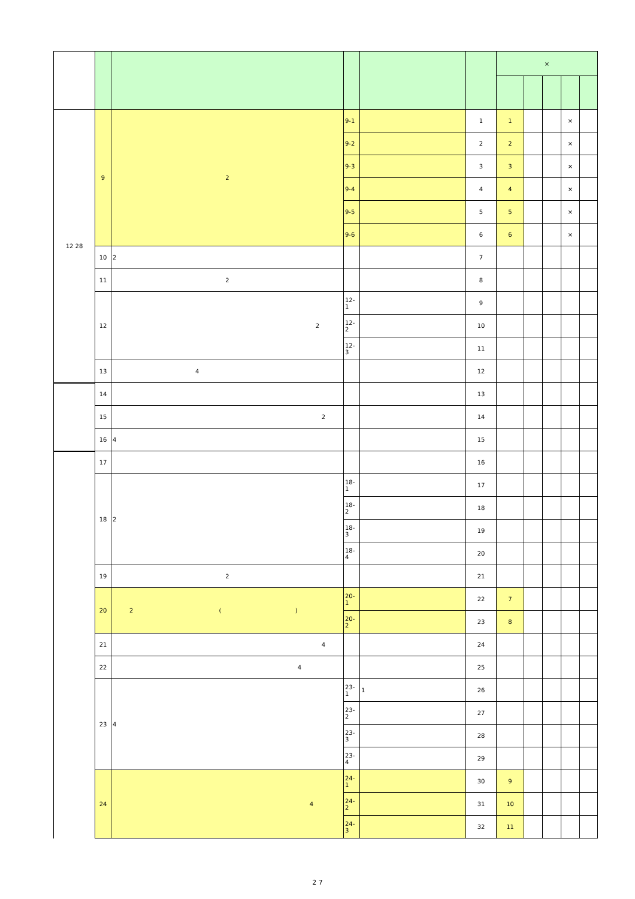| | | | | | | × | | | | |
| --- | --- | --- | --- | --- | --- | --- | --- | --- | --- | --- |
| 12 28 | 9 | 2 | 9-1 | | 1 | 1 | | | × | |
| | | | 9-2 | | 2 | 2 | | | × | |
| | | | 9-3 | | 3 | 3 | | | × | |
| | | | 9-4 | | 4 | 4 | | | × | |
| | | | 9-5 | | 5 | 5 | | | × | |
| | | | 9-6 | | 6 | 6 | | | × | |
| | 10 | 2 | | | 7 | | | | | |
| | 11 | 2 | | | 8 | | | | | |
| | 12 | 2 | 12-1 | | 9 | | | | | |
| | | | 12-2 | | 10 | | | | | |
| | | | 12-3 | | 11 | | | | | |
| | 13 | 4 | | | 12 | | | | | |
| | 14 | | | | 13 | | | | | |
| | 15 | 2 | | | 14 | | | | | |
| | 16 | 4 | | | 15 | | | | | |
| | 17 | | | | 16 | | | | | |
| | 18 | 2 | 18-1 | | 17 | | | | | |
| | | | 18-2 | | 18 | | | | | |
| | | | 18-3 | | 19 | | | | | |
| | | | 18-4 | | 20 | | | | | |
| | 19 | 2 | | | 21 | | | | | |
| | 20 | 2 ( ) | 20-1 | | 22 | 7 | | | | |
| | | | 20-2 | | 23 | 8 | | | | |
| | 21 | 4 | | | 24 | | | | | |
| | 22 | 4 | | | 25 | | | | | |
| | 23 | 4 | 23-1 | 1 | 26 | | | | | |
| | | | 23-2 | | 27 | | | | | |
| | | | 23-3 | | 28 | | | | | |
| | | | 23-4 | | 29 | | | | | |
| | 24 | 4 | 24-1 | | 30 | 9 | | | | |
| | | | 24-2 | | 31 | 10 | | | | |
| | | | 24-3 | | 32 | 11 | | | | |
2 7